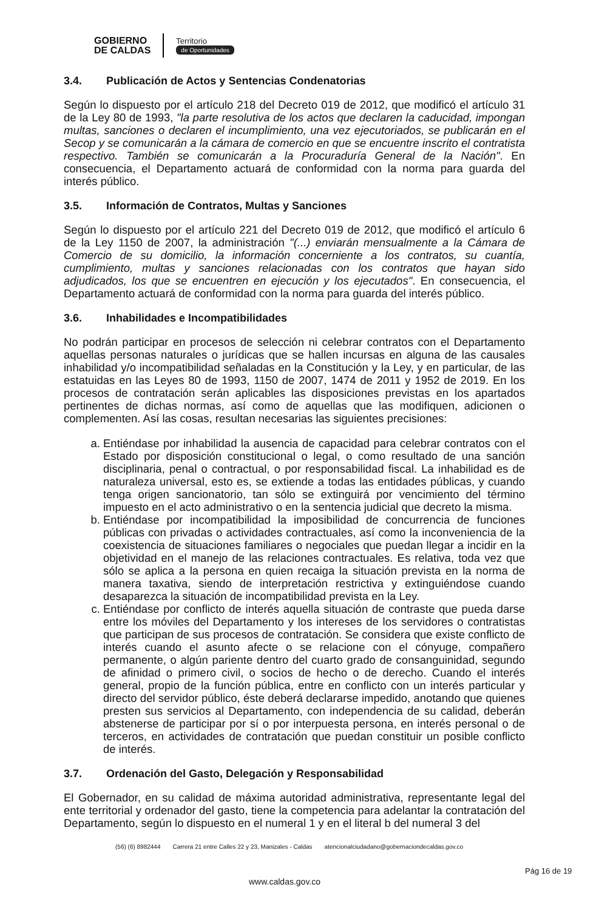GOBIERNO
DE CALDAS
Territorio
de Oportunidades
3.4. Publicación de Actos y Sentencias Condenatorias
Según lo dispuesto por el artículo 218 del Decreto 019 de 2012, que modificó el artículo 31 de la Ley 80 de 1993, "la parte resolutiva de los actos que declaren la caducidad, impongan multas, sanciones o declaren el incumplimiento, una vez ejecutoriados, se publicarán en el Secop y se comunicarán a la cámara de comercio en que se encuentre inscrito el contratista respectivo. También se comunicarán a la Procuraduría General de la Nación". En consecuencia, el Departamento actuará de conformidad con la norma para guarda del interés público.
3.5. Información de Contratos, Multas y Sanciones
Según lo dispuesto por el artículo 221 del Decreto 019 de 2012, que modificó el artículo 6 de la Ley 1150 de 2007, la administración "(...) enviarán mensualmente a la Cámara de Comercio de su domicilio, la información concerniente a los contratos, su cuantía, cumplimiento, multas y sanciones relacionadas con los contratos que hayan sido adjudicados, los que se encuentren en ejecución y los ejecutados". En consecuencia, el Departamento actuará de conformidad con la norma para guarda del interés público.
3.6. Inhabilidades e Incompatibilidades
No podrán participar en procesos de selección ni celebrar contratos con el Departamento aquellas personas naturales o jurídicas que se hallen incursas en alguna de las causales inhabilidad y/o incompatibilidad señaladas en la Constitución y la Ley, y en particular, de las estatuidas en las Leyes 80 de 1993, 1150 de 2007, 1474 de 2011 y 1952 de 2019. En los procesos de contratación serán aplicables las disposiciones previstas en los apartados pertinentes de dichas normas, así como de aquellas que las modifiquen, adicionen o complementen. Así las cosas, resultan necesarias las siguientes precisiones:
a. Entiéndase por inhabilidad la ausencia de capacidad para celebrar contratos con el Estado por disposición constitucional o legal, o como resultado de una sanción disciplinaria, penal o contractual, o por responsabilidad fiscal. La inhabilidad es de naturaleza universal, esto es, se extiende a todas las entidades públicas, y cuando tenga origen sancionatorio, tan sólo se extinguirá por vencimiento del término impuesto en el acto administrativo o en la sentencia judicial que decreto la misma.
b. Entiéndase por incompatibilidad la imposibilidad de concurrencia de funciones públicas con privadas o actividades contractuales, así como la inconveniencia de la coexistencia de situaciones familiares o negociales que puedan llegar a incidir en la objetividad en el manejo de las relaciones contractuales. Es relativa, toda vez que sólo se aplica a la persona en quien recaiga la situación prevista en la norma de manera taxativa, siendo de interpretación restrictiva y extinguiéndose cuando desaparezca la situación de incompatibilidad prevista en la Ley.
c. Entiéndase por conflicto de interés aquella situación de contraste que pueda darse entre los móviles del Departamento y los intereses de los servidores o contratistas que participan de sus procesos de contratación. Se considera que existe conflicto de interés cuando el asunto afecte o se relacione con el cónyuge, compañero permanente, o algún pariente dentro del cuarto grado de consanguinidad, segundo de afinidad o primero civil, o socios de hecho o de derecho. Cuando el interés general, propio de la función pública, entre en conflicto con un interés particular y directo del servidor público, éste deberá declararse impedido, anotando que quienes presten sus servicios al Departamento, con independencia de su calidad, deberán abstenerse de participar por sí o por interpuesta persona, en interés personal o de terceros, en actividades de contratación que puedan constituir un posible conflicto de interés.
3.7. Ordenación del Gasto, Delegación y Responsabilidad
El Gobernador, en su calidad de máxima autoridad administrativa, representante legal del ente territorial y ordenador del gasto, tiene la competencia para adelantar la contratación del Departamento, según lo dispuesto en el numeral 1 y en el literal b del numeral 3 del
(56) (6) 8982444 Carrera 21 entre Calles 22 y 23, Manizales - Caldas atencionalciudadano@gobernaciondecaldas.gov.co
www.caldas.gov.co
Pág 16 de 19